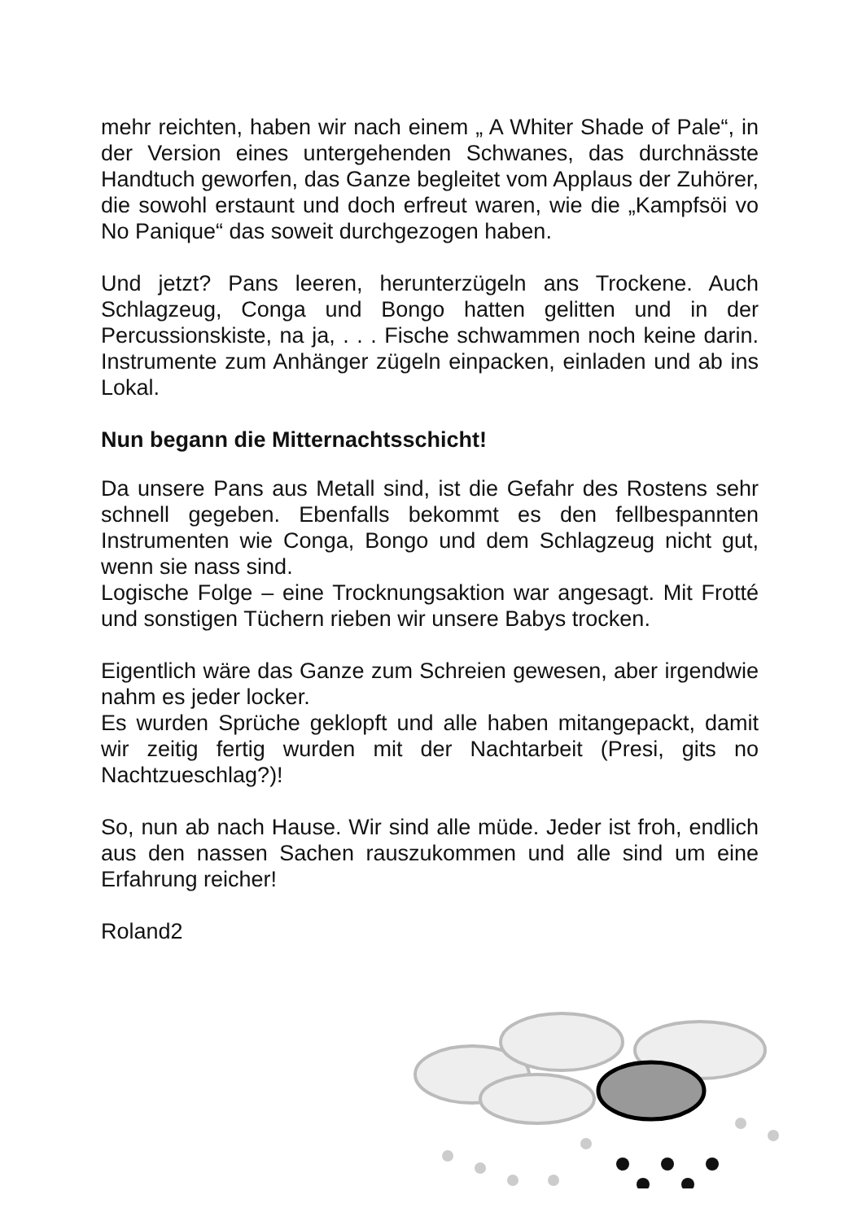mehr reichten, haben wir nach einem „ A Whiter Shade of Pale“, in der Version eines untergehenden Schwanes, das durchnässte Handtuch geworfen, das Ganze begleitet vom Applaus der Zuhörer, die sowohl erstaunt und doch erfreut waren, wie die „Kampfsöi vo No Panique“ das soweit durchgezogen haben.
Und jetzt? Pans leeren, herunterzügeln ans Trockene. Auch Schlagzeug, Conga und Bongo hatten gelitten und in der Percussionskiste, na ja, . . . Fische schwammen noch keine darin. Instrumente zum Anhänger zügeln einpacken, einladen und ab ins Lokal.
Nun begann die Mitternachtsschicht!
Da unsere Pans aus Metall sind, ist die Gefahr des Rostens sehr schnell gegeben. Ebenfalls bekommt es den fellbespannten Instrumenten wie Conga, Bongo und dem Schlagzeug nicht gut, wenn sie nass sind.
Logische Folge – eine Trocknungsaktion war angesagt. Mit Frotté und sonstigen Tüchern rieben wir unsere Babys trocken.
Eigentlich wäre das Ganze zum Schreien gewesen, aber irgendwie nahm es jeder locker.
Es wurden Sprüche geklopft und alle haben mitangepackt, damit wir zeitig fertig wurden mit der Nachtarbeit (Presi, gits no Nachtzueschlag?)!
So, nun ab nach Hause. Wir sind alle müde. Jeder ist froh, endlich aus den nassen Sachen rauszukommen und alle sind um eine Erfahrung reicher!
Roland2